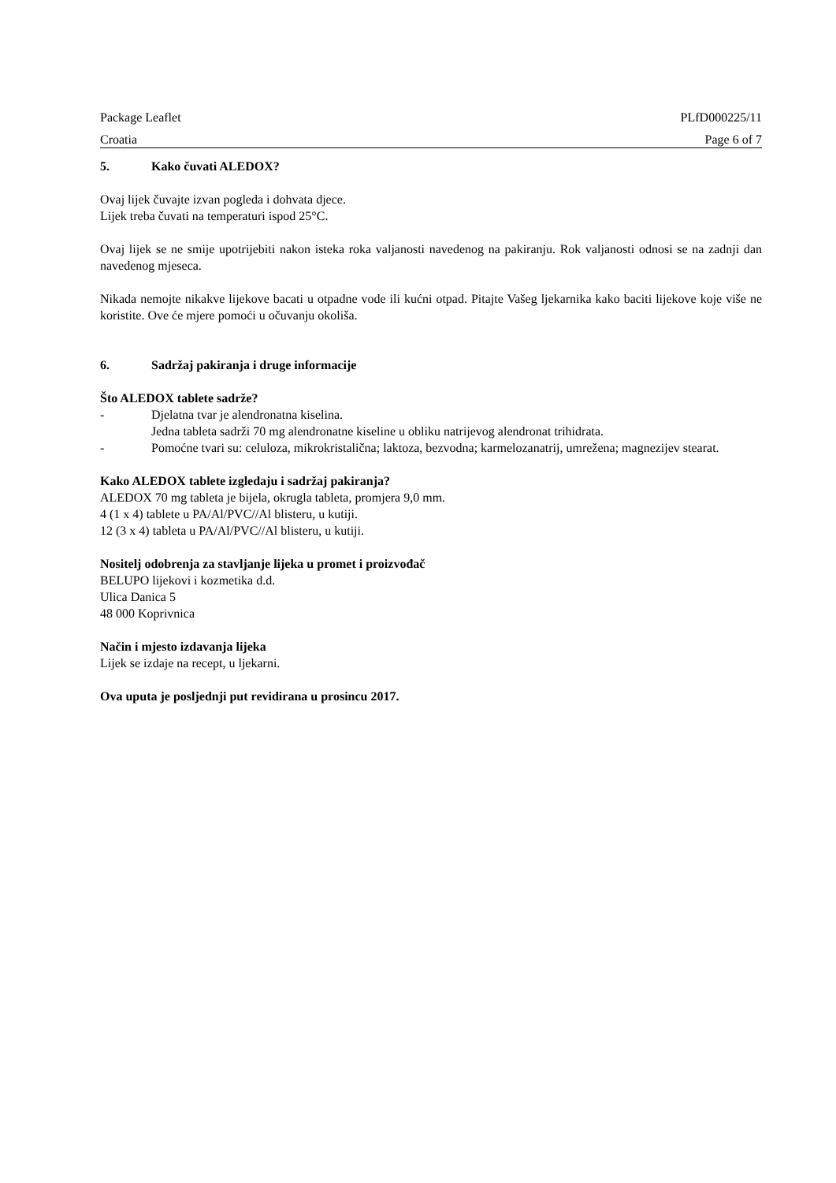Package Leaflet PLfD000225/11
Croatia Page 6 of 7
5. Kako čuvati ALEDOX?
Ovaj lijek čuvajte izvan pogleda i dohvata djece.
Lijek treba čuvati na temperaturi ispod 25°C.
Ovaj lijek se ne smije upotrijebiti nakon isteka roka valjanosti navedenog na pakiranju. Rok valjanosti odnosi se na zadnji dan navedenog mjeseca.
Nikada nemojte nikakve lijekove bacati u otpadne vode ili kućni otpad. Pitajte Vašeg ljekarnika kako baciti lijekove koje više ne koristite. Ove će mjere pomoći u očuvanju okoliša.
6. Sadržaj pakiranja i druge informacije
Što ALEDOX tablete sadrže?
- Djelatna tvar je alendronatna kiselina.
Jedna tableta sadrži 70 mg alendronatne kiseline u obliku natrijevog alendronat trihidrata.
- Pomoćne tvari su: celuloza, mikrokristalična; laktoza, bezvodna; karmelozanatrij, umrežena; magnezijev stearat.
Kako ALEDOX tablete izgledaju i sadržaj pakiranja?
ALEDOX 70 mg tableta je bijela, okrugla tableta, promjera 9,0 mm.
4 (1 x 4) tablete u PA/Al/PVC//Al blisteru, u kutiji.
12 (3 x 4) tableta u PA/Al/PVC//Al blisteru, u kutiji.
Nositelj odobrenja za stavljanje lijeka u promet i proizvođač
BELUPO lijekovi i kozmetika d.d.
Ulica Danica 5
48 000 Koprivnica
Način i mjesto izdavanja lijeka
Lijek se izdaje na recept, u ljekarni.
Ova uputa je posljednji put revidirana u prosincu 2017.